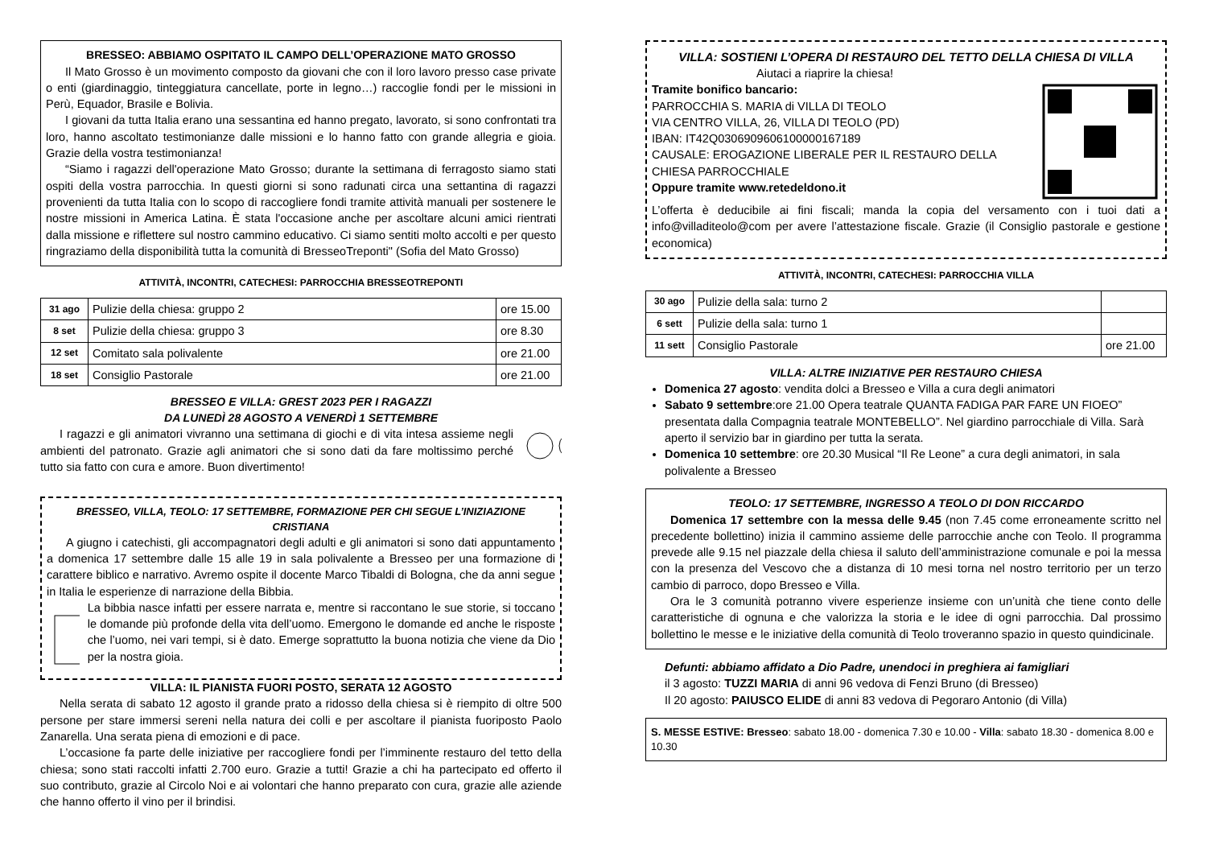BRESSEO: ABBIAMO OSPITATO IL CAMPO DELL’OPERAZIONE MATO GROSSO
Il Mato Grosso è un movimento composto da giovani che con il loro lavoro presso case private o enti (giardinaggio, tinteggiatura cancellate, porte in legno…) raccoglie fondi per le missioni in Perù, Equador, Brasile e Bolivia.
I giovani da tutta Italia erano una sessantina ed hanno pregato, lavorato, si sono confrontati tra loro, hanno ascoltato testimonianze dalle missioni e lo hanno fatto con grande allegria e gioia. Grazie della vostra testimonianza!
“Siamo i ragazzi dell'operazione Mato Grosso; durante la settimana di ferragosto siamo stati ospiti della vostra parrocchia. In questi giorni si sono radunati circa una settantina di ragazzi provenienti da tutta Italia con lo scopo di raccogliere fondi tramite attività manuali per sostenere le nostre missioni in America Latina. È stata l'occasione anche per ascoltare alcuni amici rientrati dalla missione e riflettere sul nostro cammino educativo. Ci siamo sentiti molto accolti e per questo ringraziamo della disponibilità tutta la comunità di BresseoTreponti" (Sofia del Mato Grosso)
ATTIVITÀ, INCONTRI, CATECHESI: PARROCCHIA BRESSEOTREPONTI
| 31 ago | Pulizie della chiesa: gruppo 2 | ore 15.00 |
| 8 set | Pulizie della chiesa: gruppo 3 | ore 8.30 |
| 12 set | Comitato sala polivalente | ore 21.00 |
| 18 set | Consiglio Pastorale | ore 21.00 |
BRESSEO E VILLA: GREST 2023 PER I RAGAZZI
DA LUNEDÌ 28 AGOSTO A VENERDÌ 1 SETTEMBRE
I ragazzi e gli animatori vivranno una settimana di giochi e di vita intesa assieme negli ambienti del patronato. Grazie agli animatori che si sono dati da fare moltissimo perché tutto sia fatto con cura e amore. Buon divertimento!
BRESSEO, VILLA, TEOLO: 17 SETTEMBRE, FORMAZIONE PER CHI SEGUE L’INIZIAZIONE CRISTIANA
A giugno i catechisti, gli accompagnatori degli adulti e gli animatori si sono dati appuntamento a domenica 17 settembre dalle 15 alle 19 in sala polivalente a Bresseo per una formazione di carattere biblico e narrativo. Avremo ospite il docente Marco Tibaldi di Bologna, che da anni segue in Italia le esperienze di narrazione della Bibbia.
La bibbia nasce infatti per essere narrata e, mentre si raccontano le sue storie, si toccano le domande più profonde della vita dell’uomo. Emergono le domande ed anche le risposte che l’uomo, nei vari tempi, si è dato. Emerge soprattutto la buona notizia che viene da Dio per la nostra gioia.
VILLA: IL PIANISTA FUORI POSTO, SERATA 12 AGOSTO
Nella serata di sabato 12 agosto il grande prato a ridosso della chiesa si è riempito di oltre 500 persone per stare immersi sereni nella natura dei colli e per ascoltare il pianista fuoriposto Paolo Zanarella. Una serata piena di emozioni e di pace.
L’occasione fa parte delle iniziative per raccogliere fondi per l’imminente restauro del tetto della chiesa; sono stati raccolti infatti 2.700 euro. Grazie a tutti! Grazie a chi ha partecipato ed offerto il suo contributo, grazie al Circolo Noi e ai volontari che hanno preparato con cura, grazie alle aziende che hanno offerto il vino per il brindisi.
VILLA: SOSTIENI L’OPERA DI RESTAURO DEL TETTO DELLA CHIESA DI VILLA
Aiutaci a riaprire la chiesa!
Tramite bonifico bancario:
PARROCCHIA S. MARIA di VILLA DI TEOLO
VIA CENTRO VILLA, 26, VILLA DI TEOLO (PD)
IBAN: IT42Q0306909606100000167189
CAUSALE: EROGAZIONE LIBERALE PER IL RESTAURO DELLA CHIESA PARROCCHIALE
Oppure tramite www.retedeldono.it
L’offerta è deducibile ai fini fiscali; manda la copia del versamento con i tuoi dati a info@villaditeolo@com per avere l’attestazione fiscale. Grazie (il Consiglio pastorale e gestione economica)
ATTIVITÀ, INCONTRI, CATECHESI: PARROCCHIA VILLA
| 30 ago | Pulizie della sala: turno 2 | |
| 6 sett | Pulizie della sala: turno 1 | |
| 11 sett | Consiglio Pastorale | ore 21.00 |
VILLA: ALTRE INIZIATIVE PER RESTAURO CHIESA
Domenica 27 agosto: vendita dolci a Bresseo e Villa a cura degli animatori
Sabato 9 settembre:ore 21.00 Opera teatrale QUANTA FADIGA PAR FARE UN FIOEO” presentata dalla Compagnia teatrale MONTEBELLO”. Nel giardino parrocchiale di Villa. Sarà aperto il servizio bar in giardino per tutta la serata.
Domenica 10 settembre: ore 20.30 Musical “Il Re Leone” a cura degli animatori, in sala polivalente a Bresseo
TEOLO: 17 SETTEMBRE, INGRESSO A TEOLO DI DON RICCARDO
Domenica 17 settembre con la messa delle 9.45 (non 7.45 come erroneamente scritto nel precedente bollettino) inizia il cammino assieme delle parrocchie anche con Teolo. Il programma prevede alle 9.15 nel piazzale della chiesa il saluto dell’amministrazione comunale e poi la messa con la presenza del Vescovo che a distanza di 10 mesi torna nel nostro territorio per un terzo cambio di parroco, dopo Bresseo e Villa.
Ora le 3 comunità potranno vivere esperienze insieme con un’unità che tiene conto delle caratteristiche di ognuna e che valorizza la storia e le idee di ogni parrocchia. Dal prossimo bollettino le messe e le iniziative della comunità di Teolo troveranno spazio in questo quindicinale.
Defunti: abbiamo affidato a Dio Padre, unendoci in preghiera ai famigliari
il 3 agosto: TUZZI MARIA di anni 96 vedova di Fenzi Bruno (di Bresseo)
Il 20 agosto: PAIUSCO ELIDE di anni 83 vedova di Pegoraro Antonio (di Villa)
S. MESSE ESTIVE: Bresseo: sabato 18.00 - domenica 7.30 e 10.00 - Villa: sabato 18.30 - domenica 8.00 e 10.30